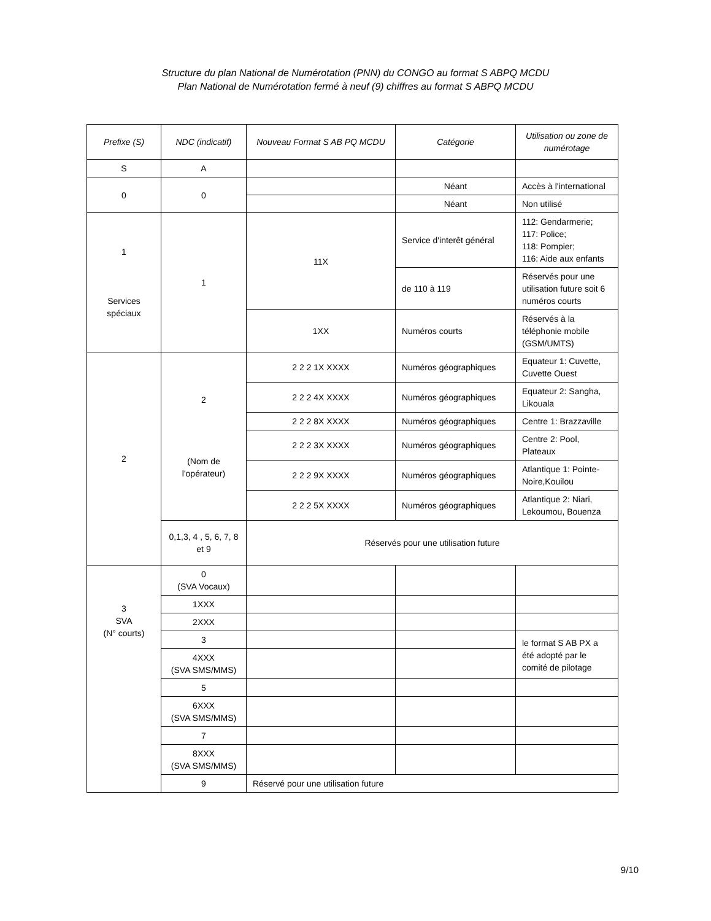Structure du plan National de Numérotation (PNN) du CONGO au format S ABPQ MCDU
Plan National de Numérotation fermé à neuf (9) chiffres au format S ABPQ MCDU
| Prefixe (S) | NDC (indicatif) | Nouveau Format S AB PQ MCDU | Catégorie | Utilisation ou zone de numérotage |
| --- | --- | --- | --- | --- |
| S | A | | | |
| 0 | 0 | | Néant | Accès à l'international |
| | | | Néant | Non utilisé |
| 1 Services spéciaux | 1 | 11X | Service d'interêt général | 112: Gendarmerie; 117: Police; 118: Pompier; 116: Aide aux enfants |
| | | | de 110 à 119 | Réservés pour une utilisation future soit 6 numéros courts |
| | | 1XX | Numéros courts | Réservés à la téléphonie mobile (GSM/UMTS) |
| 2 | 2 (Nom de l'opérateur) | 2 2 2 1X XXXX | Numéros géographiques | Equateur 1: Cuvette, Cuvette Ouest |
| | | 2 2 2 4X XXXX | Numéros géographiques | Equateur 2: Sangha, Likouala |
| | | 2 2 2 8X XXXX | Numéros géographiques | Centre 1: Brazzaville |
| | | 2 2 2 3X XXXX | Numéros géographiques | Centre 2: Pool, Plateaux |
| | | 2 2 2 9X XXXX | Numéros géographiques | Atlantique 1: Pointe-Noire,Kouilou |
| | | 2 2 2 5X XXXX | Numéros géographiques | Atlantique 2: Niari, Lekoumou, Bouenza |
| | 0,1,3, 4 , 5, 6, 7, 8 et 9 | Réservés pour une utilisation future | | |
| 3 SVA (N° courts) | 0 (SVA Vocaux) | | | |
| | 1XXX | | | |
| | 2XXX | | | |
| | 3 | | | le format S AB PX a été adopté par le comité de pilotage |
| | 4XXX (SVA SMS/MMS) | | | |
| | 5 | | | |
| | 6XXX (SVA SMS/MMS) | | | |
| | 7 | | | |
| | 8XXX (SVA SMS/MMS) | | | |
| | 9 | Réservé pour une utilisation future | | |
9/10